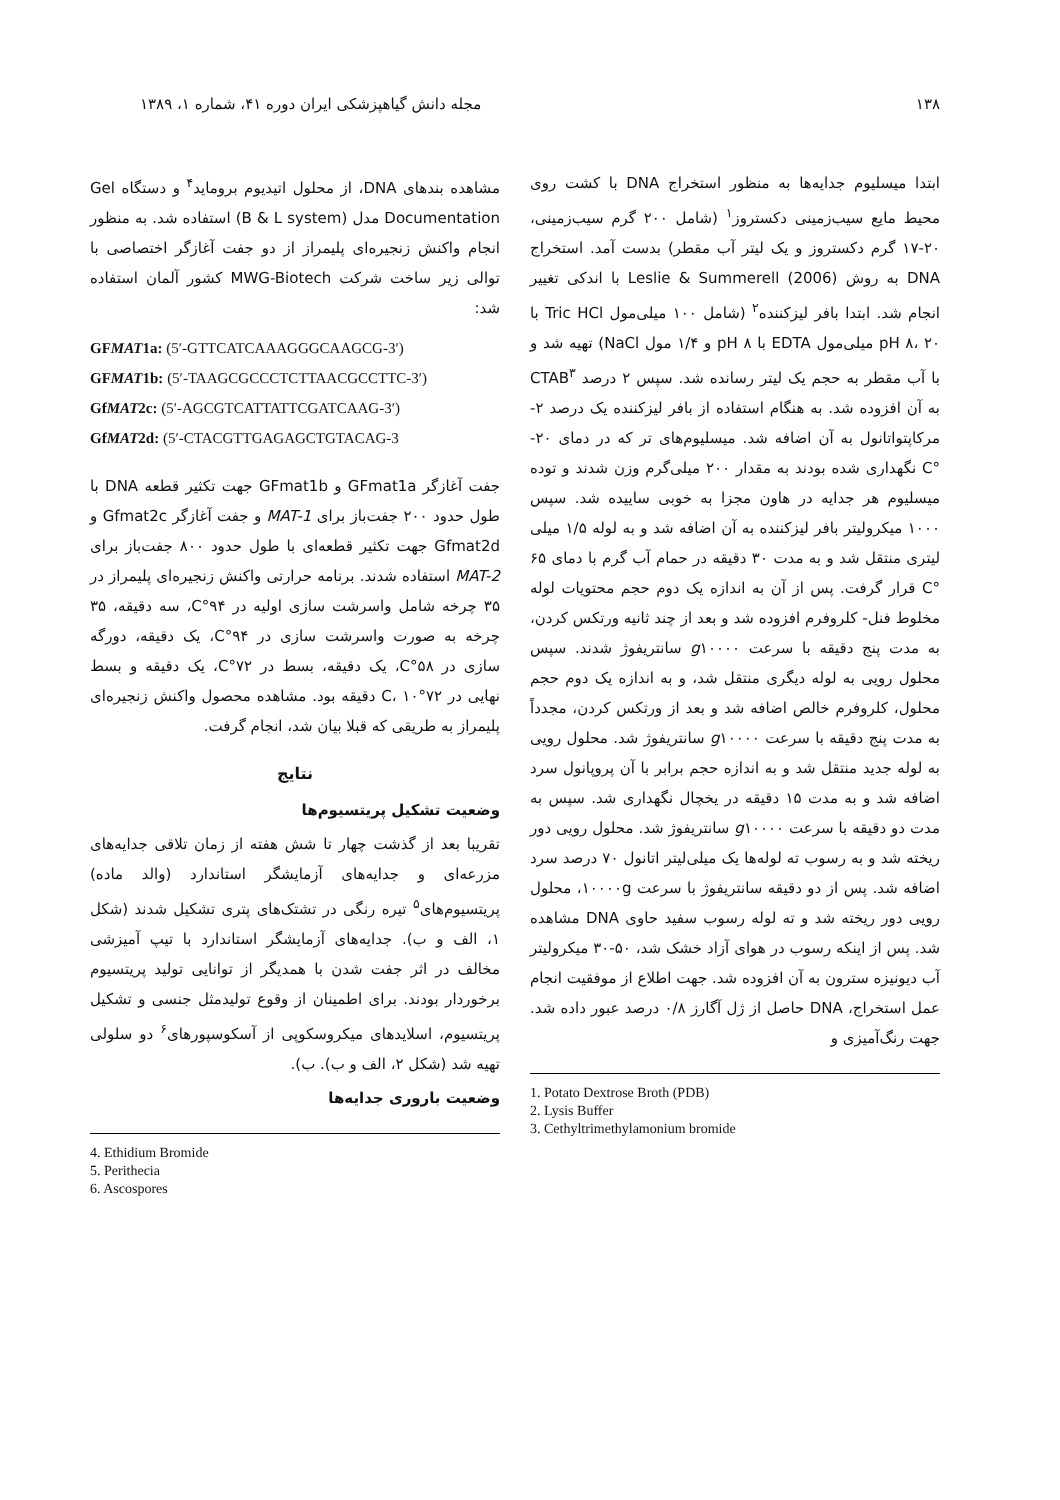۱۳۸ مجله دانش گیاهپزشکی ایران دوره ۴۱، شماره ۱، ۱۳۸۹
ابتدا میسلیوم جدایه‌ها به منظور استخراج DNA با کشت روی محیط مایع سیب‌زمینی دکستروز<sup>۱</sup> (شامل ۲۰۰ گرم سیب‌زمینی، ۲۰-۱۷ گرم دکستروز و یک لیتر آب مقطر) بدست آمد. استخراج DNA به روش Leslie & Summerell (2006) با اندکی تغییر انجام شد. ابتدا بافر لیزکننده<sup>۲</sup> (شامل ۱۰۰ میلی‌مول Tric HCl با pH ۸، ۲۰ میلی‌مول EDTA با pH ۸ و ۱/۴ مول NaCl) تهیه شد و با آب مقطر به حجم یک لیتر رسانده شد. سپس ۲ درصد CTAB<sup>۳</sup> به آن افزوده شد. به هنگام استفاده از بافر لیزکننده یک درصد ۲-مرکاپتواتانول به آن اضافه شد. میسلیوم‌های تر که در دمای ۲۰- °C نگهداری شده بودند به مقدار ۲۰۰ میلی‌گرم وزن شدند و توده میسلیوم هر جدایه در هاون مجزا به خوبی ساییده شد. سپس ۱۰۰۰ میکرولیتر بافر لیزکننده به آن اضافه شد و به لوله ۱/۵ میلی لیتری منتقل شد و به مدت ۳۰ دقیقه در حمام آب گرم با دمای ۶۵ °C قرار گرفت. پس از آن به اندازه یک دوم حجم محتویات لوله مخلوط فنل- کلروفرم افزوده شد و بعد از چند ثانیه ورتکس کردن، به مدت پنج دقیقه با سرعت g۱۰۰۰۰ سانتریفوژ شدند. سپس محلول رویی به لوله دیگری منتقل شد، و به اندازه یک دوم حجم محلول، کلروفرم خالص اضافه شد و بعد از ورتکس کردن، مجدداً به مدت پنج دقیقه با سرعت g۱۰۰۰۰ سانتریفوژ شد. محلول رویی به لوله جدید منتقل شد و به اندازه حجم برابر با آن پروپانول سرد اضافه شد و به مدت ۱۵ دقیقه در یخچال نگهداری شد. سپس به مدت دو دقیقه با سرعت g۱۰۰۰۰ سانتریفوژ شد. محلول رویی دور ریخته شد و به رسوب ته لوله‌ها یک میلی‌لیتر اتانول ۷۰ درصد سرد اضافه شد. پس از دو دقیقه سانتریفوژ با سرعت ۱۰۰۰۰g، محلول رویی دور ریخته شد و ته لوله رسوب سفید حاوی DNA مشاهده شد. پس از اینکه رسوب در هوای آزاد خشک شد، ۵۰-۳۰ میکرولیتر آب دیونیزه سترون به آن افزوده شد. جهت اطلاع از موفقیت انجام عمل استخراج، DNA حاصل از ژل آگارز ۰/۸ درصد عبور داده شد. جهت رنگ‌آمیزی و
1. Potato Dextrose Broth (PDB)
2. Lysis Buffer
3. Cethyltrimethylamonium bromide
مشاهده بندهای DNA، از محلول اتیدیوم بروماید<sup>۴</sup> و دستگاه Gel Documentation مدل (B & L system) استفاده شد. به منظور انجام واکنش زنجیره‌ای پلیمراز از دو جفت آغازگر اختصاصی با توالی زیر ساخت شرکت MWG-Biotech کشور آلمان استفاده شد:
GFMAT1a: (5′-GTTCATCAAAGGGCAAGCG-3′)
GFMAT1b: (5′-TAAGCGCCCTCTTAACGCCTTC-3′)
GfMAT2c: (5′-AGCGTCATTATTCGATCAAG-3′)
GfMAT2d: (5′-CTACGTTGAGAGCTGTACAG-3
جفت آغازگر GFmat1a و GFmat1b جهت تکثیر قطعه DNA با طول حدود ۲۰۰ جفت‌باز برای MAT-1 و جفت آغازگر Gfmat2c و Gfmat2d جهت تکثیر قطعه‌ای با طول حدود ۸۰۰ جفت‌باز برای MAT-2 استفاده شدند. برنامه حرارتی واکنش زنجیره‌ای پلیمراز در ۳۵ چرخه شامل واسرشت سازی اولیه در ۹۴°C، سه دقیقه، ۳۵ چرخه به صورت واسرشت سازی در ۹۴°C، یک دقیقه، دورگه سازی در ۵۸°C، یک دقیقه، بسط در ۷۲°C، یک دقیقه و بسط نهایی در ۷۲°C، ۱۰ دقیقه بود. مشاهده محصول واکنش زنجیره‌ای پلیمراز به طریقی که قبلا بیان شد، انجام گرفت.
نتایج
وضعیت تشکیل پریتسیوم‌ها
تقریبا بعد از گذشت چهار تا شش هفته از زمان تلاقی جدایه‌های مزرعه‌ای و جدایه‌های آزمایشگر استاندارد (والد ماده) پریتسیوم‌های<sup>۵</sup> تیره رنگی در تشتک‌های پتری تشکیل شدند (شکل ۱، الف و ب). جدایه‌های آزمایشگر استاندارد با تیپ آمیزشی مخالف در اثر جفت شدن با همدیگر از توانایی تولید پریتسیوم برخوردار بودند. برای اطمینان از وقوع تولیدمثل جنسی و تشکیل پریتسیوم، اسلایدهای میکروسکوپی از آسکوسپورهای<sup>۶</sup> دو سلولی تهیه شد (شکل ۲، الف و ب). ب).
وضعیت باروری جدایه‌ها
4. Ethidium Bromide
5. Perithecia
6. Ascospores